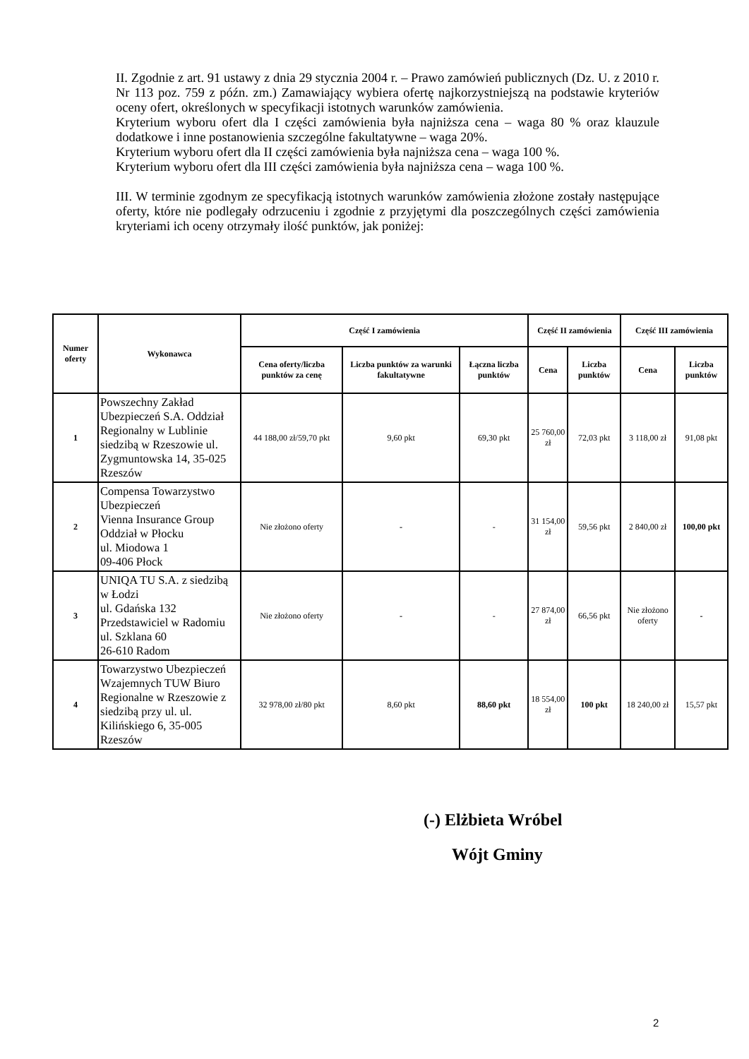II. Zgodnie z art. 91 ustawy z dnia 29 stycznia 2004 r. – Prawo zamówień publicznych (Dz. U. z 2010 r. Nr 113 poz. 759 z późn. zm.) Zamawiający wybiera ofertę najkorzystniejszą na podstawie kryteriów oceny ofert, określonych w specyfikacji istotnych warunków zamówienia.
Kryterium wyboru ofert dla I części zamówienia była najniższa cena – waga 80 % oraz klauzule dodatkowe i inne postanowienia szczególne fakultatywne – waga 20%.
Kryterium wyboru ofert dla II części zamówienia była najniższa cena – waga 100 %.
Kryterium wyboru ofert dla III części zamówienia była najniższa cena – waga 100 %.
III. W terminie zgodnym ze specyfikacją istotnych warunków zamówienia złożone zostały następujące oferty, które nie podlegały odrzuceniu i zgodnie z przyjętymi dla poszczególnych części zamówienia kryteriami ich oceny otrzymały ilość punktów, jak poniżej:
| Numer oferty | Wykonawca | Część I zamówienia | | | Część II zamówienia | | Część III zamówienia | |
| --- | --- | --- | --- | --- | --- | --- | --- | --- |
| | | Cena oferty/liczba punktów za cenę | Liczba punktów za warunki fakultatywne | Łączna liczba punktów | Cena | Liczba punktów | Cena | Liczba punktów |
| 1 | Powszechny Zakład Ubezpieczeń S.A. Oddział Regionalny w Lublinie siedzibą w Rzeszowie ul. Zygmuntowska 14, 35-025 Rzeszów | 44 188,00 zł/59,70 pkt | 9,60 pkt | 69,30 pkt | 25 760,00 zł | 72,03 pkt | 3 118,00 zł | 91,08 pkt |
| 2 | Compensa Towarzystwo Ubezpieczeń Vienna Insurance Group Oddział w Płocku ul. Miodowa 1 09-406 Płock | Nie złożono oferty | - | - | 31 154,00 zł | 59,56 pkt | 2 840,00 zł | 100,00 pkt |
| 3 | UNIQA TU S.A. z siedzibą w Łodzi ul. Gdańska 132 Przedstawiciel w Radomiu ul. Szklana 60 26-610 Radom | Nie złożono oferty | - | - | 27 874,00 zł | 66,56 pkt | Nie złożono oferty | - |
| 4 | Towarzystwo Ubezpieczeń Wzajemnych TUW Biuro Regionalne w Rzeszowie z siedzibą przy ul. ul. Kilińskiego 6, 35-005 Rzeszów | 32 978,00 zł/80 pkt | 8,60 pkt | 88,60 pkt | 18 554,00 zł | 100 pkt | 18 240,00 zł | 15,57 pkt |
(-) Elżbieta Wróbel
Wójt Gminy
2